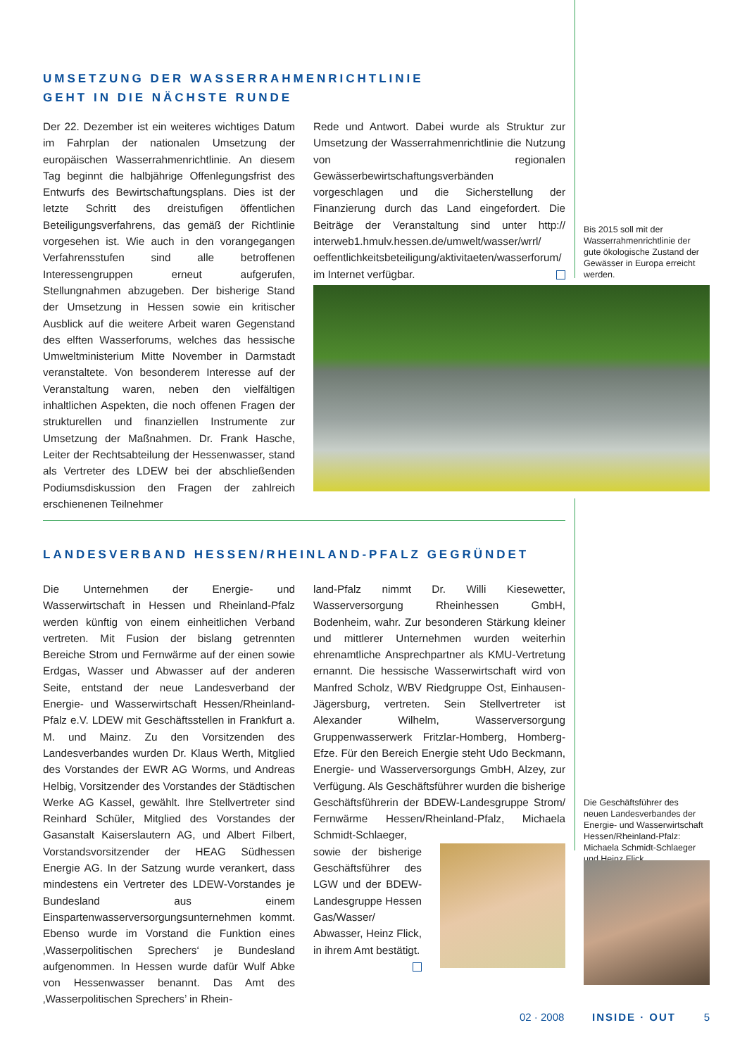UMSETZUNG DER WASSERRAHMENRICHTLINIE
GEHT IN DIE NÄCHSTE RUNDE
Der 22. Dezember ist ein weiteres wichtiges Datum im Fahrplan der nationalen Umsetzung der europäischen Wasserrahmenrichtlinie. An diesem Tag beginnt die halbjährige Offenlegungsfrist des Entwurfs des Bewirtschaftungsplans. Dies ist der letzte Schritt des dreistufigen öffentlichen Beteiligungsverfahrens, das gemäß der Richtlinie vorgesehen ist. Wie auch in den vorangegangen Verfahrensstufen sind alle betroffenen Interessengruppen erneut aufgerufen, Stellungnahmen abzugeben. Der bisherige Stand der Umsetzung in Hessen sowie ein kritischer Ausblick auf die weitere Arbeit waren Gegenstand des elften Wasserforums, welches das hessische Umweltministerium Mitte November in Darmstadt veranstaltete. Von besonderem Interesse auf der Veranstaltung waren, neben den vielfältigen inhaltlichen Aspekten, die noch offenen Fragen der strukturellen und finanziellen Instrumente zur Umsetzung der Maßnahmen. Dr. Frank Hasche, Leiter der Rechtsabteilung der Hessenwasser, stand als Vertreter des LDEW bei der abschließenden Podiumsdiskussion den Fragen der zahlreich erschienenen Teilnehmer
Rede und Antwort. Dabei wurde als Struktur zur Umsetzung der Wasserrahmenrichtlinie die Nutzung von regionalen Gewässerbewirtschaftungsverbänden vorgeschlagen und die Sicherstellung der Finanzierung durch das Land eingefordert. Die Beiträge der Veranstaltung sind unter http:// interweb1.hmulv.hessen.de/umwelt/wasser/wrrl/ oeffentlichkeitsbeteiligung/aktivitaeten/wasserforum/ im Internet verfügbar.
Bis 2015 soll mit der Wasserrahmenrichtlinie der gute ökologische Zustand der Gewässer in Europa erreicht werden.
LANDESVERBAND HESSEN/RHEINLAND-PFALZ GEGRÜNDET
Die Unternehmen der Energie- und Wasserwirtschaft in Hessen und Rheinland-Pfalz werden künftig von einem einheitlichen Verband vertreten. Mit Fusion der bislang getrennten Bereiche Strom und Fernwärme auf der einen sowie Erdgas, Wasser und Abwasser auf der anderen Seite, entstand der neue Landesverband der Energie- und Wasserwirtschaft Hessen/Rheinland-Pfalz e.V. LDEW mit Geschäftsstellen in Frankfurt a. M. und Mainz. Zu den Vorsitzenden des Landesverbandes wurden Dr. Klaus Werth, Mitglied des Vorstandes der EWR AG Worms, und Andreas Helbig, Vorsitzender des Vorstandes der Städtischen Werke AG Kassel, gewählt. Ihre Stellvertreter sind Reinhard Schüler, Mitglied des Vorstandes der Gasanstalt Kaiserslautern AG, und Albert Filbert, Vorstandsvorsitzender der HEAG Südhessen Energie AG. In der Satzung wurde verankert, dass mindestens ein Vertreter des LDEW-Vorstandes je Bundesland aus einem Einspartenwasserversorgungsunternehmen kommt. Ebenso wurde im Vorstand die Funktion eines ‚Wasserpolitischen Sprechers‘ je Bundesland aufgenommen. In Hessen wurde dafür Wulf Abke von Hessenwasser benannt. Das Amt des ‚Wasserpolitischen Sprechers’ in Rhein-
land-Pfalz nimmt Dr. Willi Kiesewetter, Wasserversorgung Rheinhessen GmbH, Bodenheim, wahr. Zur besonderen Stärkung kleiner und mittlerer Unternehmen wurden weiterhin ehrenamtliche Ansprechpartner als KMU-Vertretung ernannt. Die hessische Wasserwirtschaft wird von Manfred Scholz, WBV Riedgruppe Ost, Einhausen-Jägersburg, vertreten. Sein Stellvertreter ist Alexander Wilhelm, Wasserversorgung Gruppenwasserwerk Fritzlar-Homberg, Homberg-Efze. Für den Bereich Energie steht Udo Beckmann, Energie- und Wasserversorgungs GmbH, Alzey, zur Verfügung. Als Geschäftsführer wurden die bisherige Geschäftsführerin der BDEW-Landesgruppe Strom/ Fernwärme Hessen/Rheinland-Pfalz, Michaela Schmidt-Schlaeger,
sowie der bisherige Geschäftsführer des LGW und der BDEW-Landesgruppe Hessen Gas/Wasser/ Abwasser, Heinz Flick, in ihrem Amt bestätigt.
Die Geschäftsführer des neuen Landesverbandes der Energie- und Wasserwirtschaft Hessen/Rheinland-Pfalz: Michaela Schmidt-Schlaeger und Heinz Flick.
02 · 2008 INSIDE · OUT 5